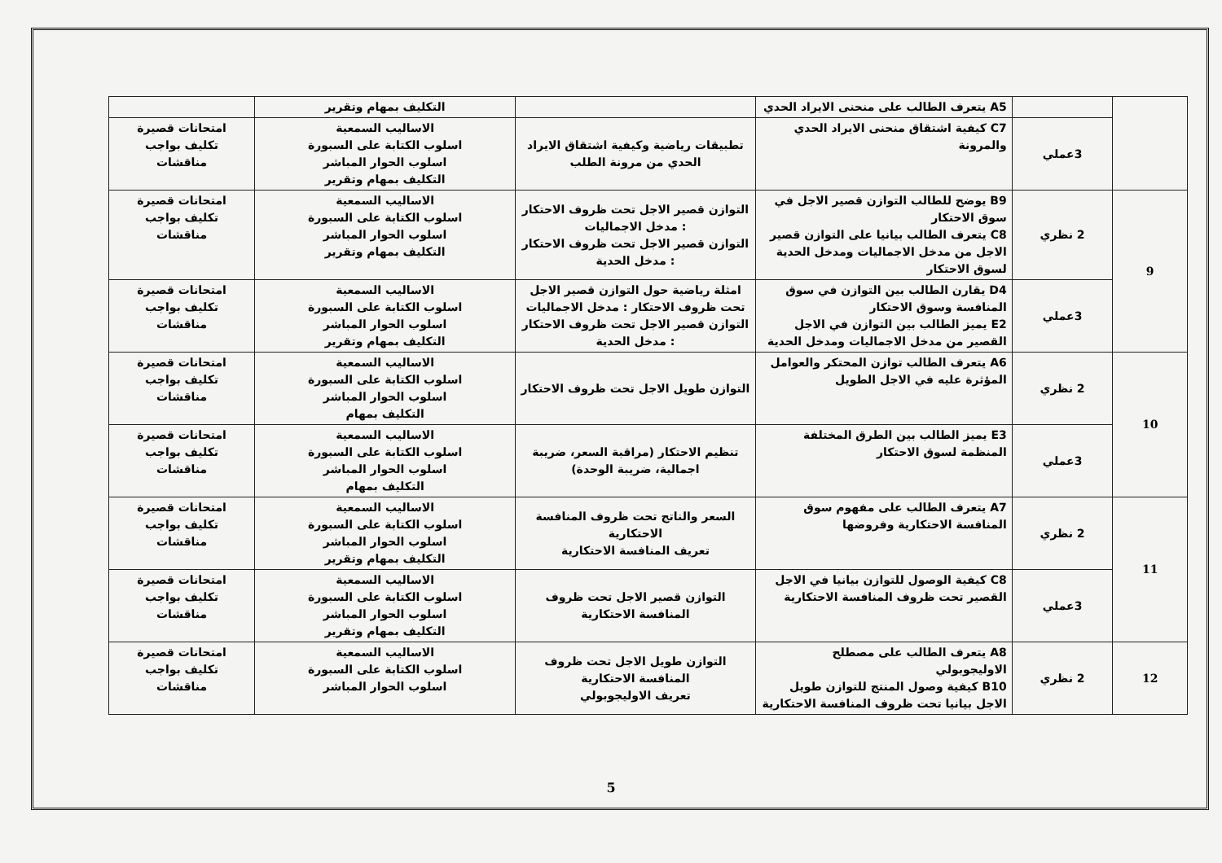| | | A5 يتعرف الطالب على منحنى الايراد الحدي | | التكليف بمهام وتقرير | |
| | 3عملي | C7 كيفية اشتقاق منحنى الايراد الحدي والمرونة | تطبيقات رياضية وكيفية اشتقاق الايراد الحدي من مرونة الطلب | الاساليب السمعية اسلوب الكتابة على السبورة اسلوب الحوار المباشر التكليف بمهام وتقرير | امتحانات قصيرة تكليف بواجب مناقشات |
| 9 | 2 نظري | B9 يوضح للطالب التوازن قصير الاجل في سوق الاحتكار C8 يتعرف الطالب بيانيا على التوازن قصير الاجل من مدخل الاجماليات ومدخل الحدية لسوق الاحتكار | التوازن قصير الاجل تحت ظروف الاحتكار : مدخل الاجماليات التوازن قصير الاجل تحت ظروف الاحتكار : مدخل الحدية | الاساليب السمعية اسلوب الكتابة على السبورة اسلوب الحوار المباشر التكليف بمهام وتقرير | امتحانات قصيرة تكليف بواجب مناقشات |
| | 3عملي | D4 يقارن الطالب بين التوازن في سوق المنافسة وسوق الاحتكار E2 يميز الطالب بين التوازن في الاجل القصير من مدخل الاجماليات ومدخل الحدية | امثلة رياضية حول التوازن قصير الاجل تحت ظروف الاحتكار : مدخل الاجماليات التوازن قصير الاجل تحت ظروف الاحتكار : مدخل الحدية | الاساليب السمعية اسلوب الكتابة على السبورة اسلوب الحوار المباشر التكليف بمهام وتقرير | امتحانات قصيرة تكليف بواجب مناقشات |
| 10 | 2 نظري | A6 يتعرف الطالب توازن المحتكر والعوامل المؤثرة عليه في الاجل الطويل | التوازن طويل الاجل تحت ظروف الاحتكار | الاساليب السمعية اسلوب الكتابة على السبورة اسلوب الحوار المباشر التكليف بمهام | امتحانات قصيرة تكليف بواجب مناقشات |
| | 3عملي | E3 يميز الطالب بين الطرق المختلفة المنظمة لسوق الاحتكار | تنظيم الاحتكار (مراقبة السعر، ضريبة اجمالية، ضريبة الوحدة) | الاساليب السمعية اسلوب الكتابة على السبورة اسلوب الحوار المباشر التكليف بمهام | امتحانات قصيرة تكليف بواجب مناقشات |
| 11 | 2 نظري | A7 يتعرف الطالب على مفهوم سوق المنافسة الاحتكارية وفروضها | السعر والناتج تحت ظروف المنافسة الاحتكارية تعريف المنافسة الاحتكارية | الاساليب السمعية اسلوب الكتابة على السبورة اسلوب الحوار المباشر التكليف بمهام وتقرير | امتحانات قصيرة تكليف بواجب مناقشات |
| | 3عملي | C8 كيفية الوصول للتوازن بيانيا في الاجل القصير تحت ظروف المنافسة الاحتكارية | التوازن قصير الاجل تحت ظروف المنافسة الاحتكارية | الاساليب السمعية اسلوب الكتابة على السبورة اسلوب الحوار المباشر التكليف بمهام وتقرير | امتحانات قصيرة تكليف بواجب مناقشات |
| 12 | 2 نظري | A8 يتعرف الطالب على مصطلح الاوليجوبولي B10 كيفية وصول المنتج للتوازن طويل الاجل بيانيا تحت ظروف المنافسة الاحتكارية | التوازن طويل الاجل تحت ظروف المنافسة الاحتكارية تعريف الاوليجوبولي | الاساليب السمعية اسلوب الكتابة على السبورة اسلوب الحوار المباشر | امتحانات قصيرة تكليف بواجب مناقشات |
5